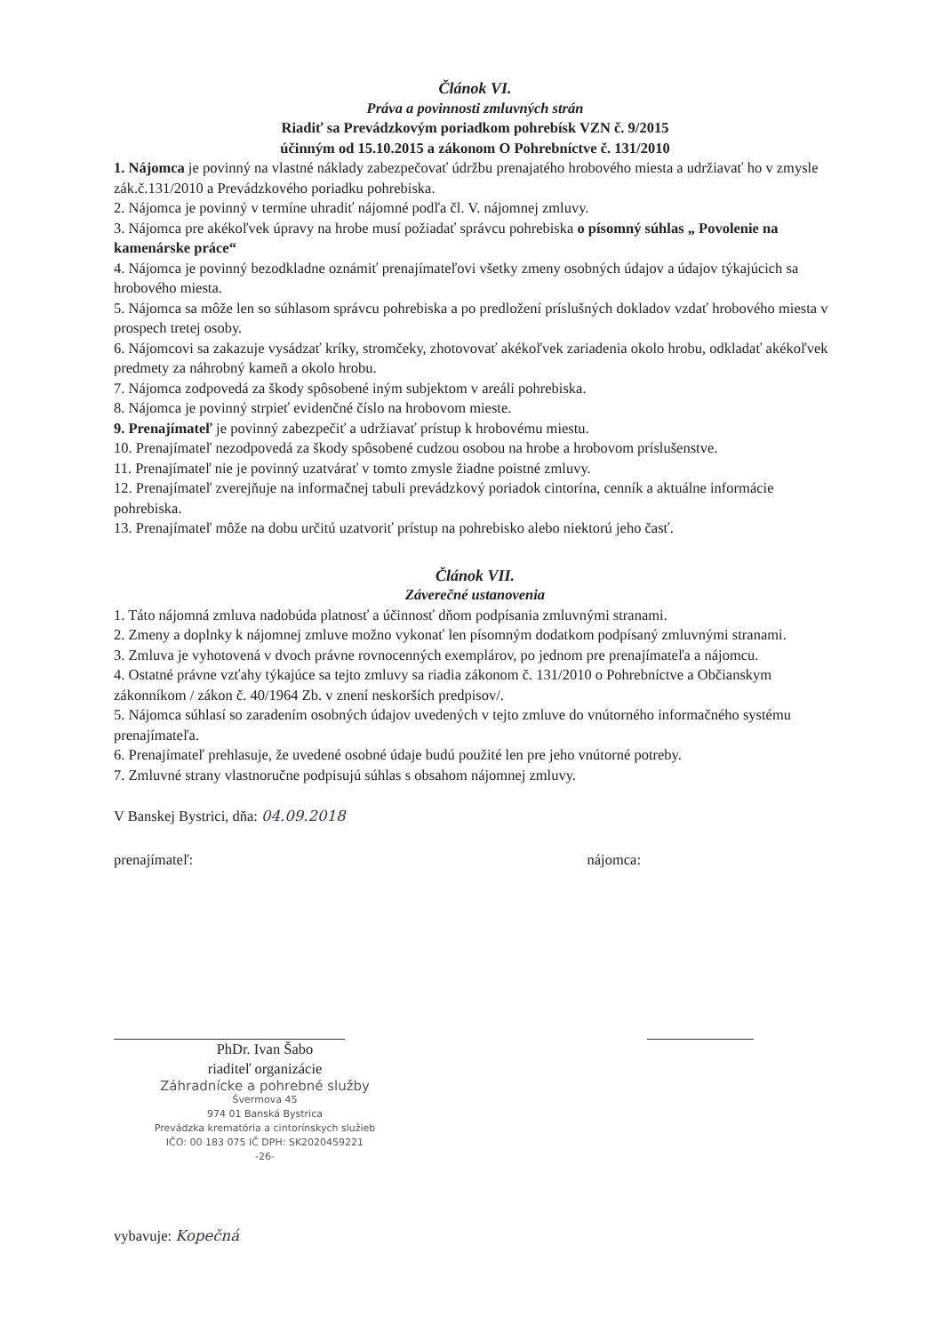Článok VI.
Práva a povinnosti zmluvných strán
Riadiť sa Prevádzkovým poriadkom pohrebísk VZN č. 9/2015
účinným od 15.10.2015 a zákonom O Pohrebníctve č. 131/2010
1. Nájomca je povinný na vlastné náklady zabezpečovať údržbu prenajatého hrobového miesta a udržiavať ho v zmysle zák.č.131/2010 a Prevádzkového poriadku pohrebiska.
2. Nájomca je povinný v termíne uhradiť nájomné podľa čl. V. nájomnej zmluvy.
3. Nájomca pre akékoľvek úpravy na hrobe musí požiadať správcu pohrebiska o písomný súhlas „ Povolenie na kamenárske práce“
4. Nájomca je povinný bezodkladne oznámiť prenajímateľovi všetky zmeny osobných údajov a údajov týkajúcich sa hrobového miesta.
5. Nájomca sa môže len so súhlasom správcu pohrebiska a po predložení príslušných dokladov vzdať hrobového miesta v prospech tretej osoby.
6. Nájomcovi sa zakazuje vysádzať kríky, stromčeky, zhotovovať akékoľvek zariadenia okolo hrobu, odkladať akékoľvek predmety za náhrobný kameň a okolo hrobu.
7. Nájomca zodpovedá za škody spôsobené iným subjektom v areáli pohrebiska.
8. Nájomca je povinný strpieť evidenčné číslo na hrobovom mieste.
9. Prenajímateľ je povinný zabezpečiť a udržiavať prístup k hrobovému miestu.
10. Prenajímateľ nezodpovedá za škody spôsobené cudzou osobou na hrobe a hrobovom príslušenstve.
11. Prenajímateľ nie je povinný uzatvárať v tomto zmysle žiadne poistné zmluvy.
12. Prenajímateľ zverejňuje na informačnej tabuli prevádzkový poriadok cintorína, cenník a aktuálne informácie pohrebiska.
13. Prenajímateľ môže na dobu určitú uzatvoriť prístup na pohrebisko alebo niektorú jeho časť.
Článok VII.
Záverečné ustanovenia
1. Táto nájomná zmluva nadobúda platnosť a účinnosť dňom podpísania zmluvnými stranami.
2. Zmeny a doplnky k nájomnej zmluve možno vykonať len písomným dodatkom podpísaný zmluvnými stranami.
3. Zmluva je vyhotovená v dvoch právne rovnocenných exemplárov, po jednom pre prenajímateľa a nájomcu.
4. Ostatné právne vzťahy týkajúce sa tejto zmluvy sa riadia zákonom č. 131/2010 o Pohrebníctve a Občianskym zákonníkom / zákon č. 40/1964 Zb. v znení neskorších predpisov/.
5. Nájomca súhlasí so zaradením osobných údajov uvedených v tejto zmluve do vnútorného informačného systému prenajímateľa.
6. Prenajímateľ prehlasuje, že uvedené osobné údaje budú použité len pre jeho vnútorné potreby.
7. Zmluvné strany vlastnoručne podpisujú súhlas s obsahom nájomnej zmluvy.
V Banskej Bystrici, dňa: 04.09.2018
prenajímateľ: nájomca:
PhDr. Ivan Šabo
riaditeľ organizácie
Záhradnícke a pohrebné služby
Švermova 45
974 01 Banská Bystrica
Prevádzka krematória a cintorínskych služieb
IČO: 00 183 075 IČ DPH: SK2020459221
-26-
vybavuje: Kopečná